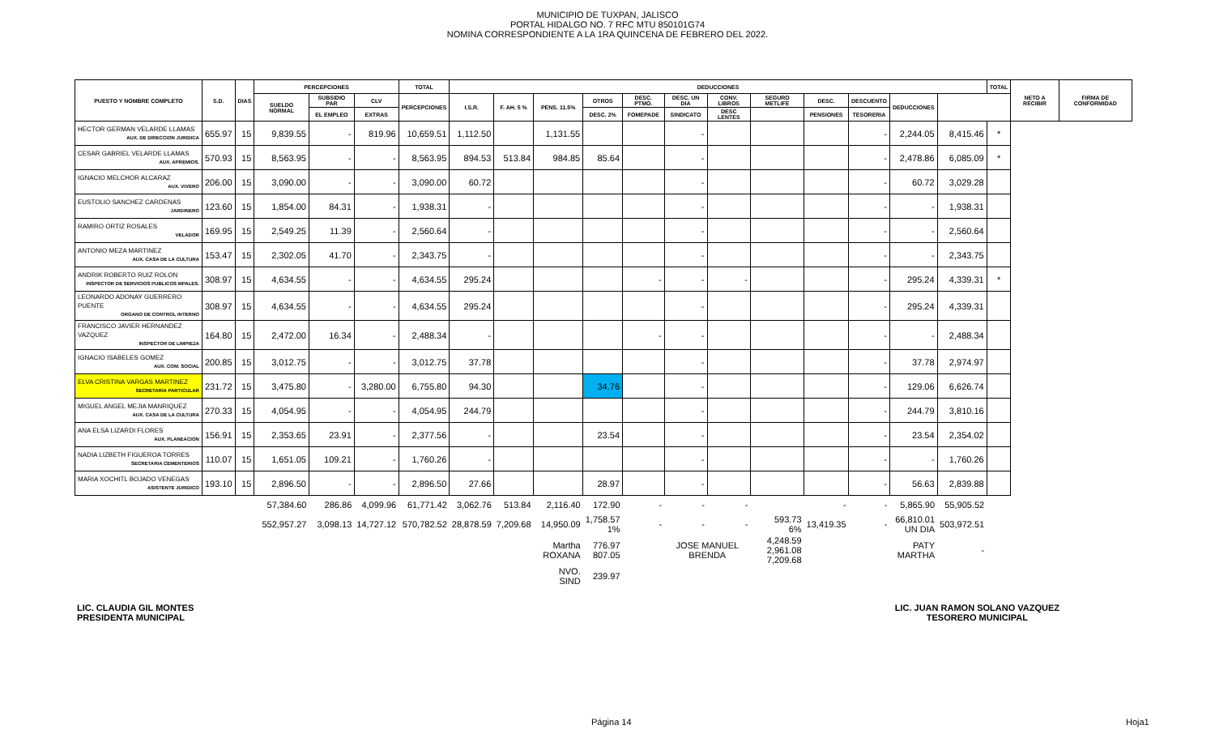MUNICIPIO DE TUXPAN, JALISCO
PORTAL HIDALGO NO. 7 RFC MTU 850101G74
NOMINA CORRESPONDIENTE A LA 1RA QUINCENA DE FEBRERO DEL 2022.
| PUESTO Y NOMBRE COMPLETO | S.D. | DIAS | PERCEPCIONES | | | TOTAL | DEDUCCIONES | | | | | | | | | | | | TOTAL | NETO A RECIBIR | FIRMA DE CONFORMIDAD |
| --- | --- | --- | --- | --- | --- | --- | --- | --- | --- | --- | --- | --- | --- | --- | --- | --- | --- | --- | --- | --- | --- |
| | | | SUELDO NORMAL | SUBSIDIO PAR | CLV | PERCEPCIONES | I.S.R. | F. AH. 5 % | PENS. 11.5% | OTROS | DESC. PTMO. | DESC. UN DIA | CONV. LIBROS | SEGURO METLIFE | DESC. | DESCUENTO | DEDUCCIONES | | | | |
| | | | | EL EMPLEO | EXTRAS | | | | | DESC. 2% | FOMEPADE | SINDICATO | DESC LENTES | | PENSIONES | TESORERIA | | | | | |
| HECTOR GERMAN VELARDE LLAMAS AUX. DE DIRECCION JURIDICA | 655.97 | 15 | 9,839.55 | - | 819.96 | 10,659.51 | 1,112.50 | | 1,131.55 | | | - | | | | - | 2,244.05 | 8,415.46 | * | | |
| CESAR GABRIEL VELARDE LLAMAS AUX. APREMIOS. | 570.93 | 15 | 8,563.95 | - | - | 8,563.95 | 894.53 | 513.84 | 984.85 | 85.64 | | - | | | | - | 2,478.86 | 6,085.09 | * | | |
| IGNACIO MELCHOR ALCARAZ AUX. VIVERO | 206.00 | 15 | 3,090.00 | - | - | 3,090.00 | 60.72 | | | | | - | | | | - | 60.72 | 3,029.28 | | | |
| EUSTOLIO SANCHEZ CARDENAS JARDINERO | 123.60 | 15 | 1,854.00 | 84.31 | - | 1,938.31 | - | | | | | - | | | | - | - | 1,938.31 | | | |
| RAMIRO ORTIZ ROSALES VELADOR | 169.95 | 15 | 2,549.25 | 11.39 | - | 2,560.64 | - | | | | | - | | | | - | - | 2,560.64 | | | |
| ANTONIO MEZA MARTINEZ AUX. CASA DE LA CULTURA | 153.47 | 15 | 2,302.05 | 41.70 | - | 2,343.75 | - | | | | | - | | | | - | - | 2,343.75 | | | |
| ANDRIK ROBERTO RUIZ ROLON INSPECTOR DE SERVICIOS PUBLICOS MPALES. | 308.97 | 15 | 4,634.55 | - | - | 4,634.55 | 295.24 | | | | - | - | - | | | - | 295.24 | 4,339.31 | * | | |
| LEONARDO ADONAY GUERRERO PUENTE ORGANO DE CONTROL INTERNO | 308.97 | 15 | 4,634.55 | - | - | 4,634.55 | 295.24 | | | | | - | | | | - | 295.24 | 4,339.31 | | | |
| FRANCISCO JAVIER HERNANDEZ VAZQUEZ INSPECTOR DE LIMPIEZA | 164.80 | 15 | 2,472.00 | 16.34 | - | 2,488.34 | - | | | | - | - | | | | - | - | 2,488.34 | | | |
| IGNACIO ISABELES GOMEZ AUX. COM. SOCIAL | 200.85 | 15 | 3,012.75 | - | - | 3,012.75 | 37.78 | | | | | - | | | | - | 37.78 | 2,974.97 | | | |
| ELVA CRISTINA VARGAS MARTINEZ SECRETARIA PARTICULAR | 231.72 | 15 | 3,475.80 | - | 3,280.00 | 6,755.80 | 94.30 | | | 34.76 | | - | | | | - | 129.06 | 6,626.74 | | | |
| MIGUEL ANGEL MEJIA MANRIQUEZ AUX. CASA DE LA CULTURA | 270.33 | 15 | 4,054.95 | - | - | 4,054.95 | 244.79 | | | | | - | | | | - | 244.79 | 3,810.16 | | | |
| ANA ELSA LIZARDI FLORES AUX. PLANEACION | 156.91 | 15 | 2,353.65 | 23.91 | - | 2,377.56 | - | | | 23.54 | | - | | | | - | 23.54 | 2,354.02 | | | |
| NADIA LIZBETH FIGUEROA TORRES SECRETARIA CEMENTERIOS | 110.07 | 15 | 1,651.05 | 109.21 | - | 1,760.26 | - | | | | | - | | | | - | - | 1,760.26 | | | |
| MARIA XOCHITL BOJADO VENEGAS ASISTENTE JURIDICO | 193.10 | 15 | 2,896.50 | - | - | 2,896.50 | 27.66 | | | 28.97 | | - | | | | - | 56.63 | 2,839.88 | | | |
| | | | 57,384.60 | 286.86 | 4,099.96 | 61,771.42 | 3,062.76 | 513.84 | 2,116.40 | 172.90 | - | - | - | | - | - | 5,865.90 | 55,905.52 | | | |
| | | | 552,957.27 | 3,098.13 | 14,727.12 | 570,782.52 | 28,878.59 | 7,209.68 | 14,950.09 | 1,758.57 1% | - | - | - | 593.73 6% | 13,419.35 | - | 66,810.01 UN DIA | 503,972.51 | | | |
| | | | | | | | | | Martha ROXANA | 776.97 807.05 | | JOSE MANUEL BRENDA | | 4,248.59 2,961.08 7,209.68 | | | PATY MARTHA | - | | | |
| | | | | | | | | | NVO. SIND | 239.97 | | | | | | | | | | | |
LIC. CLAUDIA GIL MONTES
PRESIDENTA MUNICIPAL
LIC. JUAN RAMON SOLANO VAZQUEZ
TESORERO MUNICIPAL
Página 14 Hoja1